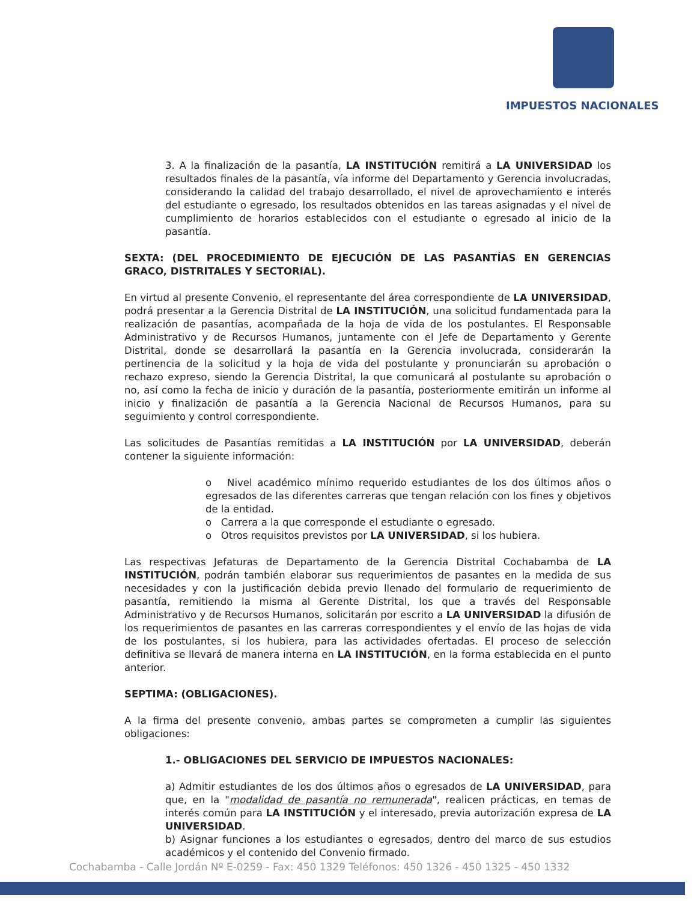IMPUESTOS NACIONALES
3. A la finalización de la pasantía, LA INSTITUCIÓN remitirá a LA UNIVERSIDAD los resultados finales de la pasantía, vía informe del Departamento y Gerencia involucradas, considerando la calidad del trabajo desarrollado, el nivel de aprovechamiento e interés del estudiante o egresado, los resultados obtenidos en las tareas asignadas y el nivel de cumplimiento de horarios establecidos con el estudiante o egresado al inicio de la pasantía.
SEXTA: (DEL PROCEDIMIENTO DE EJECUCIÓN DE LAS PASANTÍAS EN GERENCIAS GRACO, DISTRITALES Y SECTORIAL).
En virtud al presente Convenio, el representante del área correspondiente de LA UNIVERSIDAD, podrá presentar a la Gerencia Distrital de LA INSTITUCIÓN, una solicitud fundamentada para la realización de pasantías, acompañada de la hoja de vida de los postulantes. El Responsable Administrativo y de Recursos Humanos, juntamente con el Jefe de Departamento y Gerente Distrital, donde se desarrollará la pasantía en la Gerencia involucrada, considerarán la pertinencia de la solicitud y la hoja de vida del postulante y pronunciarán su aprobación o rechazo expreso, siendo la Gerencia Distrital, la que comunicará al postulante su aprobación o no, así como la fecha de inicio y duración de la pasantía, posteriormente emitirán un informe al inicio y finalización de pasantía a la Gerencia Nacional de Recursos Humanos, para su seguimiento y control correspondiente.
Las solicitudes de Pasantías remitidas a LA INSTITUCIÓN por LA UNIVERSIDAD, deberán contener la siguiente información:
o Nivel académico mínimo requerido estudiantes de los dos últimos años o egresados de las diferentes carreras que tengan relación con los fines y objetivos de la entidad.
o Carrera a la que corresponde el estudiante o egresado.
o Otros requisitos previstos por LA UNIVERSIDAD, si los hubiera.
Las respectivas Jefaturas de Departamento de la Gerencia Distrital Cochabamba de LA INSTITUCIÓN, podrán también elaborar sus requerimientos de pasantes en la medida de sus necesidades y con la justificación debida previo llenado del formulario de requerimiento de pasantía, remitiendo la misma al Gerente Distrital, los que a través del Responsable Administrativo y de Recursos Humanos, solicitarán por escrito a LA UNIVERSIDAD la difusión de los requerimientos de pasantes en las carreras correspondientes y el envío de las hojas de vida de los postulantes, si los hubiera, para las actividades ofertadas. El proceso de selección definitiva se llevará de manera interna en LA INSTITUCIÓN, en la forma establecida en el punto anterior.
SEPTIMA: (OBLIGACIONES).
A la firma del presente convenio, ambas partes se comprometen a cumplir las siguientes obligaciones:
1.- OBLIGACIONES DEL SERVICIO DE IMPUESTOS NACIONALES:
a) Admitir estudiantes de los dos últimos años o egresados de LA UNIVERSIDAD, para que, en la "modalidad de pasantía no remunerada", realicen prácticas, en temas de interés común para LA INSTITUCIÓN y el interesado, previa autorización expresa de LA UNIVERSIDAD.
b) Asignar funciones a los estudiantes o egresados, dentro del marco de sus estudios académicos y el contenido del Convenio firmado.
Cochabamba - Calle Jordán Nº E-0259 - Fax: 450 1329 Teléfonos: 450 1326 - 450 1325 - 450 1332